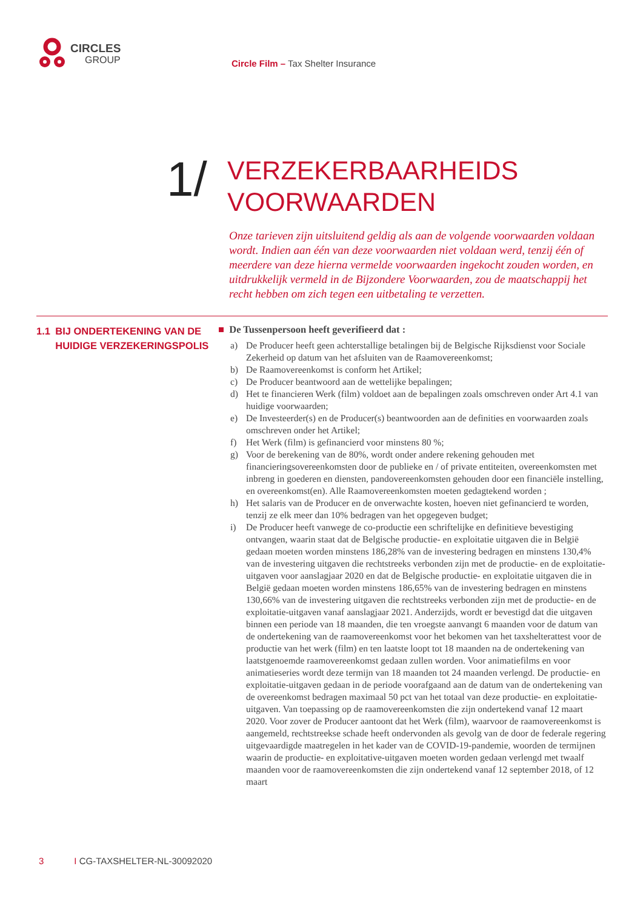CIRCLES
GROUP
Circle Film – Tax Shelter Insurance
1/
VERZEKERBAARHEIDS
VOORWAARDEN
Onze tarieven zijn uitsluitend geldig als aan de volgende voorwaarden voldaan wordt. Indien aan één van deze voorwaarden niet voldaan werd, tenzij één of meerdere van deze hierna vermelde voorwaarden ingekocht zouden worden, en uitdrukkelijk vermeld in de Bijzondere Voorwaarden, zou de maatschappij het recht hebben om zich tegen een uitbetaling te verzetten.
1.1 BIJ ONDERTEKENING VAN DE HUIDIGE VERZEKERINGSPOLIS
■ De Tussenpersoon heeft geverifieerd dat :
a) De Producer heeft geen achterstallige betalingen bij de Belgische Rijksdienst voor Sociale Zekerheid op datum van het afsluiten van de Raamovereenkomst;
b) De Raamovereenkomst is conform het Artikel;
c) De Producer beantwoord aan de wettelijke bepalingen;
d) Het te financieren Werk (film) voldoet aan de bepalingen zoals omschreven onder Art 4.1 van huidige voorwaarden;
e) De Investeerder(s) en de Producer(s) beantwoorden aan de definities en voorwaarden zoals omschreven onder het Artikel;
f) Het Werk (film) is gefinancierd voor minstens 80 %;
g) Voor de berekening van de 80%, wordt onder andere rekening gehouden met financieringsovereenkomsten door de publieke en / of private entiteiten, overeenkomsten met inbreng in goederen en diensten, pandovereenkomsten gehouden door een financiële instelling, en overeenkomst(en). Alle Raamovereenkomsten moeten gedagtekend worden ;
h) Het salaris van de Producer en de onverwachte kosten, hoeven niet gefinancierd te worden, tenzij ze elk meer dan 10% bedragen van het opgegeven budget;
i) De Producer heeft vanwege de co-productie een schriftelijke en definitieve bevestiging ontvangen, waarin staat dat de Belgische productie- en exploitatie uitgaven die in België gedaan moeten worden minstens 186,28% van de investering bedragen en minstens 130,4% van de investering uitgaven die rechtstreeks verbonden zijn met de productie- en de exploitatie-uitgaven voor aanslagjaar 2020 en dat de Belgische productie- en exploitatie uitgaven die in België gedaan moeten worden minstens 186,65% van de investering bedragen en minstens 130,66% van de investering uitgaven die rechtstreeks verbonden zijn met de productie- en de exploitatie-uitgaven vanaf aanslagjaar 2021. Anderzijds, wordt er bevestigd dat die uitgaven binnen een periode van 18 maanden, die ten vroegste aanvangt 6 maanden voor de datum van de ondertekening van de raamovereenkomst voor het bekomen van het taxshelterattest voor de productie van het werk (film) en ten laatste loopt tot 18 maanden na de ondertekening van laatstgenoemde raamovereenkomst gedaan zullen worden. Voor animatiefilms en voor animatieseries wordt deze termijn van 18 maanden tot 24 maanden verlengd. De productie- en exploitatie-uitgaven gedaan in de periode voorafgaand aan de datum van de ondertekening van de overeenkomst bedragen maximaal 50 pct van het totaal van deze productie- en exploitatie-uitgaven. Van toepassing op de raamovereenkomsten die zijn ondertekend vanaf 12 maart 2020. Voor zover de Producer aantoont dat het Werk (film), waarvoor de raamovereenkomst is aangemeld, rechtstreekse schade heeft ondervonden als gevolg van de door de federale regering uitgevaardigde maatregelen in het kader van de COVID-19-pandemie, woorden de termijnen waarin de productie- en exploitative-uitgaven moeten worden gedaan verlengd met twaalf maanden voor de raamovereenkomsten die zijn ondertekend vanaf 12 september 2018, of 12 maart
3 I CG-TAXSHELTER-NL-30092020